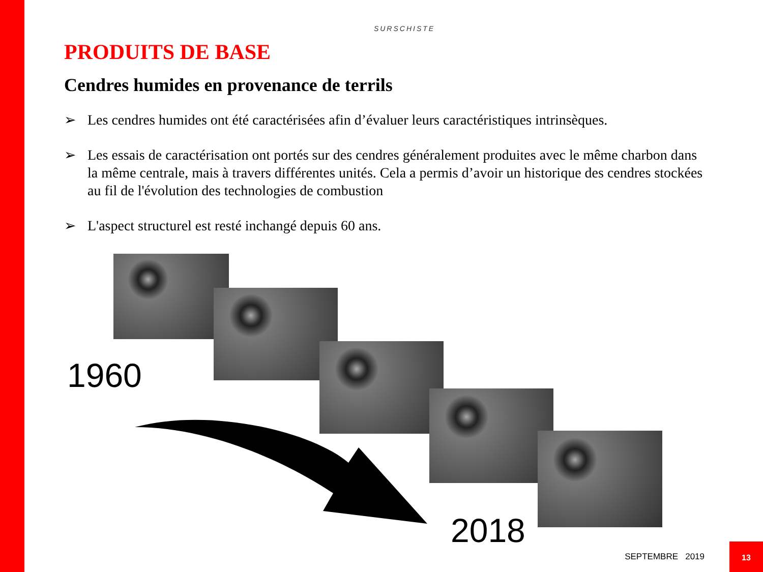SURSCHISTE
PRODUITS DE BASE
Cendres humides en provenance de terrils
➢ Les cendres humides ont été caractérisées afin d’évaluer leurs caractéristiques intrinsèques.
➢ Les essais de caractérisation ont portés sur des cendres généralement produites avec le même charbon dans la même centrale, mais à travers différentes unités. Cela a permis d’avoir un historique des cendres stockées au fil de l'évolution des technologies de combustion
➢ L'aspect structurel est resté inchangé depuis 60 ans.
1960
2018
SEPTEMBRE 2019
13